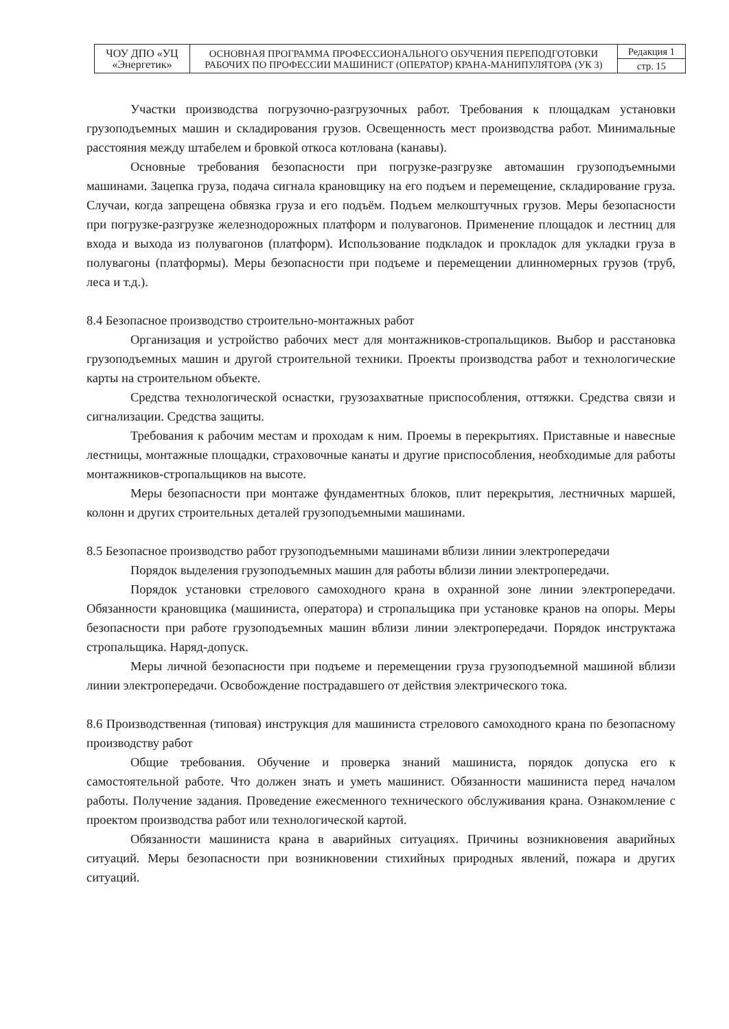| ЧОУ ДПО «УЦ «Энергетик» | ОСНОВНАЯ ПРОГРАММА ПРОФЕССИОНАЛЬНОГО ОБУЧЕНИЯ ПЕРЕПОДГОТОВКИ РАБОЧИХ ПО ПРОФЕССИИ МАШИНИСТ (ОПЕРАТОР) КРАНА-МАНИПУЛЯТОРА (УК 3) | Редакция 1 |
| | | стр. 15 |
Участки производства погрузочно-разгрузочных работ. Требования к площадкам установки грузоподъемных машин и складирования грузов. Освещенность мест производства работ. Минимальные расстояния между штабелем и бровкой откоса котлована (канавы).
Основные требования безопасности при погрузке-разгрузке автомашин грузоподъемными машинами. Зацепка груза, подача сигнала крановщику на его подъем и перемещение, складирование груза. Случаи, когда запрещена обвязка груза и его подъём. Подъем мелкоштучных грузов. Меры безопасности при погрузке-разгрузке железнодорожных платформ и полувагонов. Применение площадок и лестниц для входа и выхода из полувагонов (платформ). Использование подкладок и прокладок для укладки груза в полувагоны (платформы). Меры безопасности при подъеме и перемещении длинномерных грузов (труб, леса и т.д.).
8.4 Безопасное производство строительно-монтажных работ
Организация и устройство рабочих мест для монтажников-стропальщиков. Выбор и расстановка грузоподъемных машин и другой строительной техники. Проекты производства работ и технологические карты на строительном объекте.
Средства технологической оснастки, грузозахватные приспособления, оттяжки. Средства связи и сигнализации. Средства защиты.
Требования к рабочим местам и проходам к ним. Проемы в перекрытиях. Приставные и навесные лестницы, монтажные площадки, страховочные канаты и другие приспособления, необходимые для работы монтажников-стропальщиков на высоте.
Меры безопасности при монтаже фундаментных блоков, плит перекрытия, лестничных маршей, колонн и других строительных деталей грузоподъемными машинами.
8.5 Безопасное производство работ грузоподъемными машинами вблизи линии электропередачи
Порядок выделения грузоподъемных машин для работы вблизи линии электропередачи.
Порядок установки стрелового самоходного крана в охранной зоне линии электропередачи. Обязанности крановщика (машиниста, оператора) и стропальщика при установке кранов на опоры. Меры безопасности при работе грузоподъемных машин вблизи линии электропередачи. Порядок инструктажа стропальщика. Наряд-допуск.
Меры личной безопасности при подъеме и перемещении груза грузоподъемной машиной вблизи линии электропередачи. Освобождение пострадавшего от действия электрического тока.
8.6 Производственная (типовая) инструкция для машиниста стрелового самоходного крана по безопасному производству работ
Общие требования. Обучение и проверка знаний машиниста, порядок допуска его к самостоятельной работе. Что должен знать и уметь машинист. Обязанности машиниста перед началом работы. Получение задания. Проведение ежесменного технического обслуживания крана. Ознакомление с проектом производства работ или технологической картой.
Обязанности машиниста крана в аварийных ситуациях. Причины возникновения аварийных ситуаций. Меры безопасности при возникновении стихийных природных явлений, пожара и других ситуаций.